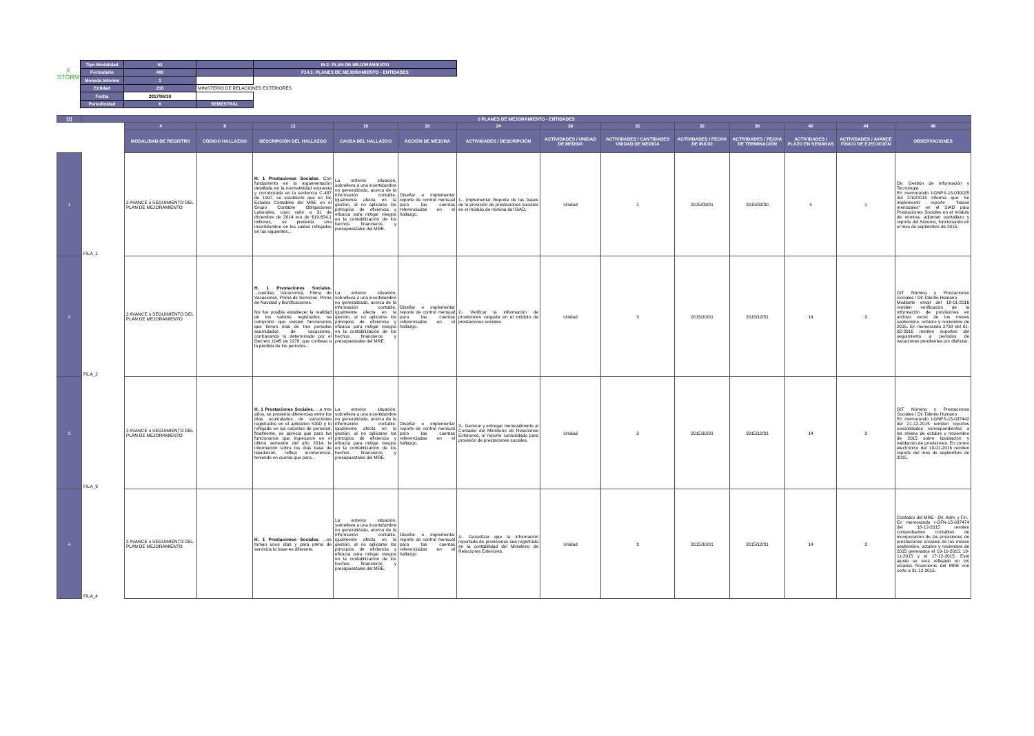X
STORM
| Tipo Modalidad | 53 | | M-3: PLAN DE MEJORAMIENTO |
| Formulario | 400 | | F14.1: PLANES DE MEJORAMIENTO - ENTIDADES |
| Moneda Informe | 1 | | |
| Entidad | 216 | MINISTERIO DE RELACIONES EXTERIORES | |
| Fecha | 2017/06/30 | | |
| Periodicidad | 6 | SEMESTRAL | |
| [1] | 0 PLANES DE MEJORAMIENTO - ENTIDADES | | | | | | | | | | | | | |
| --- | --- | --- | --- | --- | --- | --- | --- | --- | --- | --- | --- | --- | --- | --- |
| | | 4 | 8 | 12 | 16 | 20 | 24 | 28 | 31 | 32 | 36 | 40 | 44 | 48 |
| | | MODALIDAD DE REGISTRO | CÓDIGO HALLAZGO | DESCRIPCIÓN DEL HALLAZGO | CAUSA DEL HALLAZGO | ACCIÓN DE MEJORA | ACTIVIDADES / DESCRIPCIÓN | ACTIVIDADES / UNIDAD DE MEDIDA | ACTIVIDADES / CANTIDADES UNIDAD DE MEDIDA | ACTIVIDADES / FECHA DE INICIO | ACTIVIDADES / FECHA DE TERMINACIÓN | ACTIVIDADES / PLAZO EN SEMANAS | ACTIVIDADES / AVANCE FÍSICO DE EJECUCIÓN | OBSERVACIONES |
| 1 | FILA_1 | 2 AVANCE ó SEGUIMIENTO DEL PLAN DE MEJORAMIENTO | | H. 1 Prestaciones Sociales . Con fundamento en la argumentación detallada en la normatividad expuesta y corroborada en la sentencia C-487 de 1997, se estableció que en los Estados Contables del MRE en el Grupo Contable Obligaciones Laborales, cuyo valor a 31 de diciembre de 2014 era de $19,654,1 millones, se presenta una incertidumbre en los saldos reflejados en las siguientes... | La anterior situación, sobrelleva a una incertidumbre no generalizada, acerca de la información contable, igualmente afecta en la gestión, al no aplicarse los principios de eficiencia y eficacia para mitigar riesgos en la contabilización de los hechos financieros y presupuestales del MRE. | Diseñar e implementar reporte de control mensual para las cuentas referenciadas en el hallazgo. | 1.- Implementar Reporte de las bases de la provisión de prestaciones sociales en el módulo de nómina del SIAD. | Unidad | 1 | 2015/09/01 | 2015/09/30 | 4 | 1 | Dir. Gestión de Información y Tecnología En memorando I-GNPS-15-030025 del 2/10/2015 informa que: Se implementó reporte "bases mensuales" en el SIAD para Prestaciones Sociales en el módulo de nómina, adjuntan pantallazo y reporte del Sistema, funcionando en el mes de septiembre de 2015. |
| 2 | FILA_2 | 2 AVANCE ó SEGUIMIENTO DEL PLAN DE MEJORAMIENTO | | H. 1 Prestaciones Sociales. ...cuentas: Vacaciones, Prima de Vacaciones, Prima de Servicios, Prima de Navidad y Bonificaciones. No fue posible establecer la realidad de los valores registrados, se comprobó que existen funcionarios que tienen más de tres periodos acumulados de vacaciones, contrariando lo determinado por el Decreto 1045 de 1978, que conlleva a la pérdida de los periodos... | La anterior situación, sobrelleva a una incertidumbre no generalizada, acerca de la información contable, igualmente afecta en la gestión, al no aplicarse los principios de eficiencia y eficacia para mitigar riesgos en la contabilización de los hechos financieros y presupuestales del MRE. | Diseñar e implementar reporte de control mensual para las cuentas referenciadas en el hallazgo. | 2.- Verificar la información de provisiones cargada en el módulo de prestaciones sociales. | Unidad | 3 | 2015/10/01 | 2015/12/31 | 14 | 3 | GIT Nómina y Prestaciones Sociales / Dir.Talento Humano Mediante email del 18-01-2016 remiten verificación de la información de provisiones en archivo excel de los meses septiembre, octubre y noviembre de 2015. En memorando 2738 del 01-02-2016 remiten soportes del seguimiento a periodos de vacaciones pendientes por disfrutar. |
| 3 | FILA_3 | 2 AVANCE ó SEGUIMIENTO DEL PLAN DE MEJORAMIENTO | | H. 1 Prestaciones Sociales. ...a tres años, se presenta diferencias entre los días acumulados de vacaciones registrados en el aplicativo SIAD y lo reflejado en las carpetas de personal; finalmente, se aprecia que para los funcionarios que ingresaron en el último semestre del año 2014, la información sobre los días base de liquidación, refleja incoherencia, teniendo en cuenta que para... | La anterior situación, sobrelleva a una incertidumbre no generalizada, acerca de la información contable, igualmente afecta en la gestión, al no aplicarse los principios de eficiencia y eficacia para mitigar riesgos en la contabilización de los hechos financieros y presupuestales del MRE. | Diseñar e implementar reporte de control mensual para las cuentas referenciadas en el hallazgo. | 3.- Generar y entregar mensualmente al Contador del Ministerio de Relaciones Exteriores, el reporte consolidado para provisión de prestaciones sociales. | Unidad | 3 | 2015/10/01 | 2015/12/31 | 14 | 3 | GIT Nómina y Prestaciones Sociales / Dir.Talento Humano En memorando I-GNPS-15-037442 del 21-12-2015 remiten reportes consolidados correspondientes a los meses de octubre y noviembre de 2015 sobre liquidación y validación de provisiones. En correo electrónico del 18-01-2016 remiten reporte del mes de septiembre de 2015. |
| 4 | FILA_4 | 2 AVANCE ó SEGUIMIENTO DEL PLAN DE MEJORAMIENTO | | H. 1 Prestaciones Sociales. ...se toman unos días y para prima de servicios la base es diferente. | La anterior situación, sobrelleva a una incertidumbre no generalizada, acerca de la información contable, igualmente afecta en la gestión, al no aplicarse los principios de eficiencia y eficacia para mitigar riesgos en la contabilización de los hechos financieros y presupuestales del MRE. | Diseñar e implementar reporte de control mensual para las cuentas referenciadas en el hallazgo | 4.- Garantizar que la información reportada de provisiones sea registrada en la contabilidad del Ministerio de Relaciones Exteriores. | Unidad | 3 | 2015/10/01 | 2015/12/31 | 14 | 3 | Contador del MRE - Dir. Adm. y Fin. En memorando I-GFN-15-037474 del 18-12-2015 remiten comprobantes contables de incorporación de las provisiones de prestaciones sociales de los meses septiembre, octubre y noviembre de 2015 generados el 19-10-2015; 19-11-2015 y el 17-12-2015. Este ajuste se verá reflejado en los estados financieros del MRE con corte a 31-12-2015. |